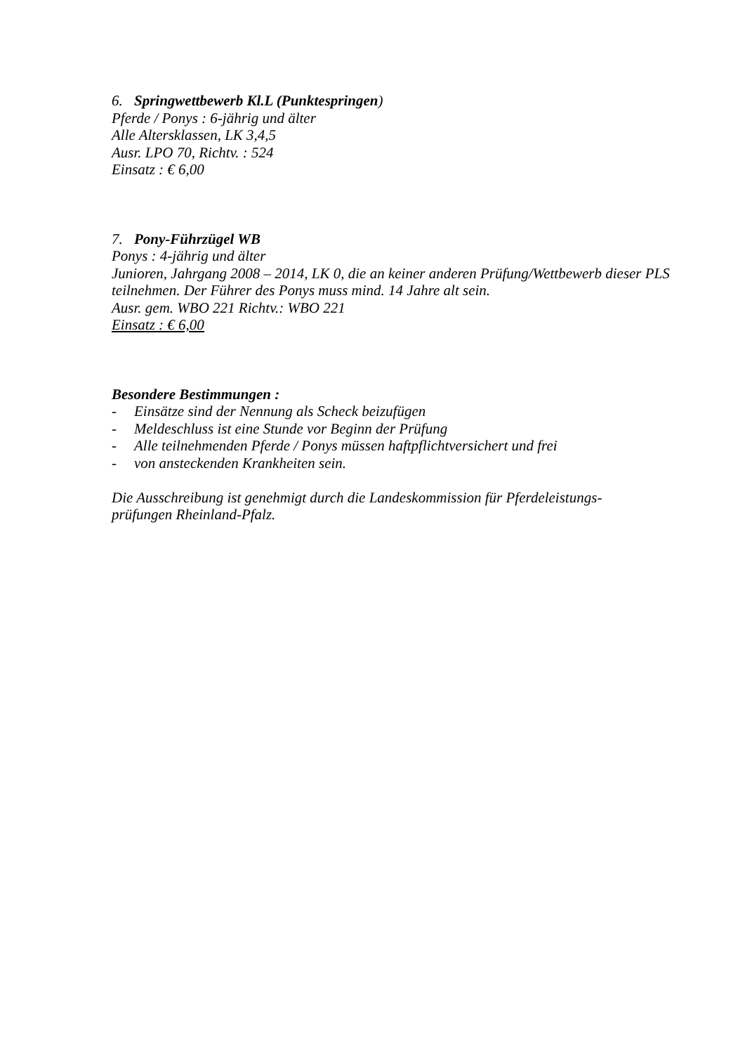6. Springwettbewerb Kl.L (Punktespringen)
Pferde / Ponys : 6-jährig und älter
Alle Altersklassen, LK 3,4,5
Ausr. LPO 70, Richtv. : 524
Einsatz : € 6,00
7. Pony-Führzügel WB
Ponys : 4-jährig und älter
Junioren, Jahrgang 2008 – 2014, LK 0, die an keiner anderen Prüfung/Wettbewerb dieser PLS teilnehmen. Der Führer des Ponys muss mind. 14 Jahre alt sein.
Ausr. gem. WBO 221 Richtv.: WBO 221
Einsatz : € 6,00
Besondere Bestimmungen :
- Einsätze sind der Nennung als Scheck beizufügen
- Meldeschluss ist eine Stunde vor Beginn der Prüfung
- Alle teilnehmenden Pferde / Ponys müssen haftpflichtversichert und frei
- von ansteckenden Krankheiten sein.
Die Ausschreibung ist genehmigt durch die Landeskommission für Pferdeleistungs-
prüfungen Rheinland-Pfalz.